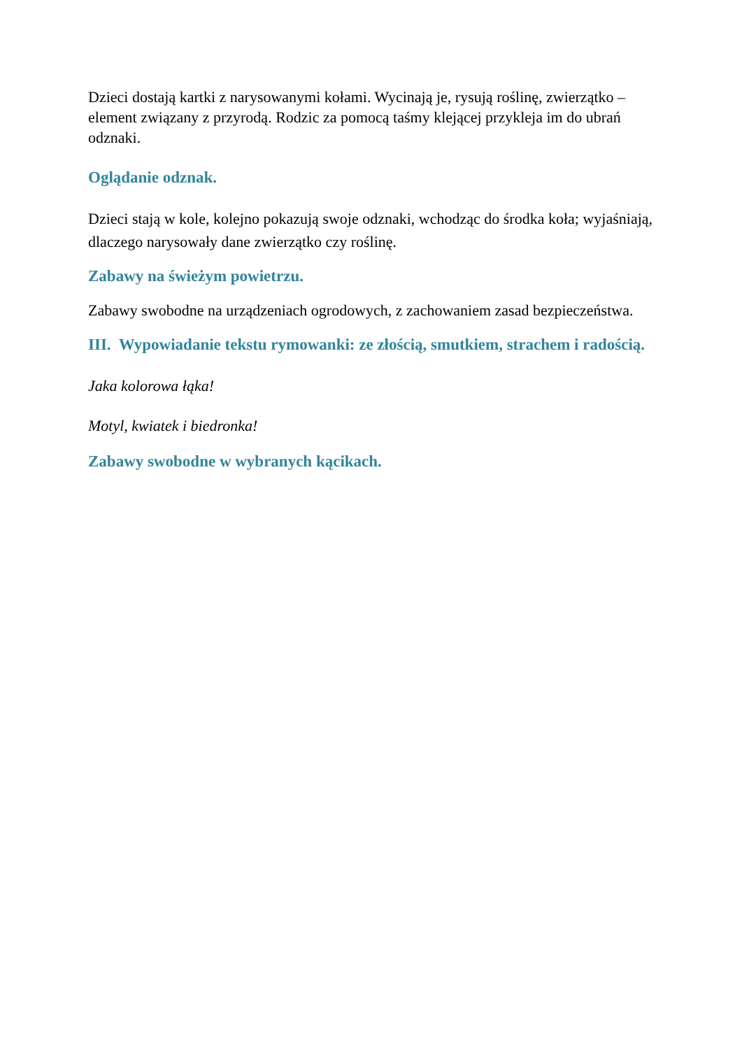Dzieci dostają kartki z narysowanymi kołami. Wycinają je, rysują roślinę, zwierzątko – element związany z przyrodą. Rodzic za pomocą taśmy klejącej przykleja im do ubrań odznaki.
Oglądanie odznak.
Dzieci stają w kole, kolejno pokazują swoje odznaki, wchodząc do środka koła; wyjaśniają, dlaczego narysowały dane zwierzątko czy roślinę.
Zabawy na świeżym powietrzu.
Zabawy swobodne na urządzeniach ogrodowych, z zachowaniem zasad bezpieczeństwa.
III. Wypowiadanie tekstu rymowanki: ze złością, smutkiem, strachem i radością.
Jaka kolorowa łąka!
Motyl, kwiatek i biedronka!
Zabawy swobodne w wybranych kącikach.